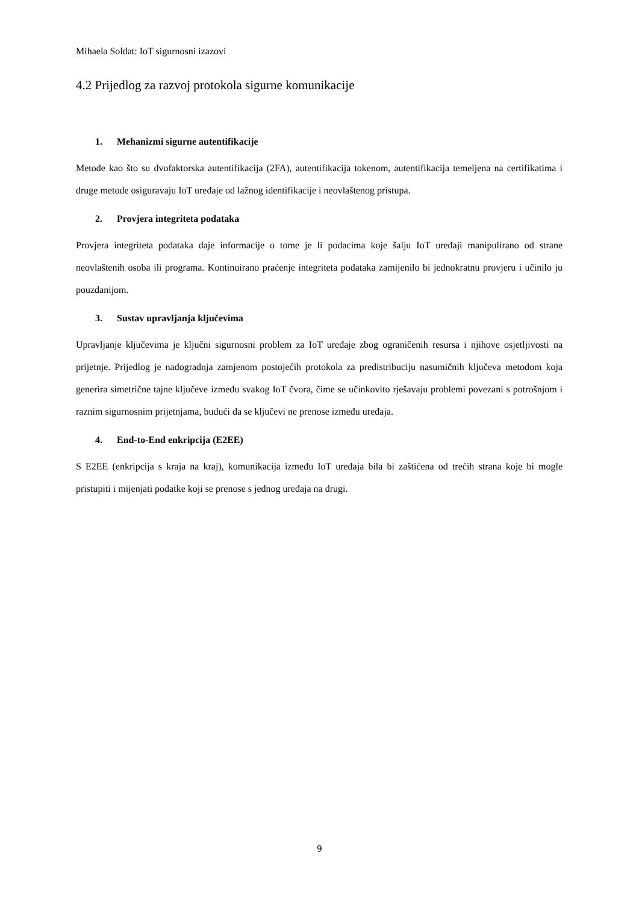Mihaela Soldat: IoT sigurnosni izazovi
4.2 Prijedlog za razvoj protokola sigurne komunikacije
1. Mehanizmi sigurne autentifikacije
Metode kao što su dvofaktorska autentifikacija (2FA), autentifikacija tokenom, autentifikacija temeljena na certifikatima i druge metode osiguravaju IoT uređaje od lažnog identifikacije i neovlaštenog pristupa.
2. Provjera integriteta podataka
Provjera integriteta podataka daje informacije o tome je li podacima koje šalju IoT uređaji manipulirano od strane neovlaštenih osoba ili programa. Kontinuirano praćenje integriteta podataka zamijenilo bi jednokratnu provjeru i učinilo ju pouzdanijom.
3. Sustav upravljanja ključevima
Upravljanje ključevima je ključni sigurnosni problem za IoT uređaje zbog ograničenih resursa i njihove osjetljivosti na prijetnje. Prijedlog je nadogradnja zamjenom postojećih protokola za predistribuciju nasumičnih ključeva metodom koja generira simetrične tajne ključeve između svakog IoT čvora, čime se učinkovito rješavaju problemi povezani s potrošnjom i raznim sigurnosnim prijetnjama, budući da se ključevi ne prenose između uređaja.
4. End-to-End enkripcija (E2EE)
S E2EE (enkripcija s kraja na kraj), komunikacija između IoT uređaja bila bi zaštićena od trećih strana koje bi mogle pristupiti i mijenjati podatke koji se prenose s jednog uređaja na drugi.
9